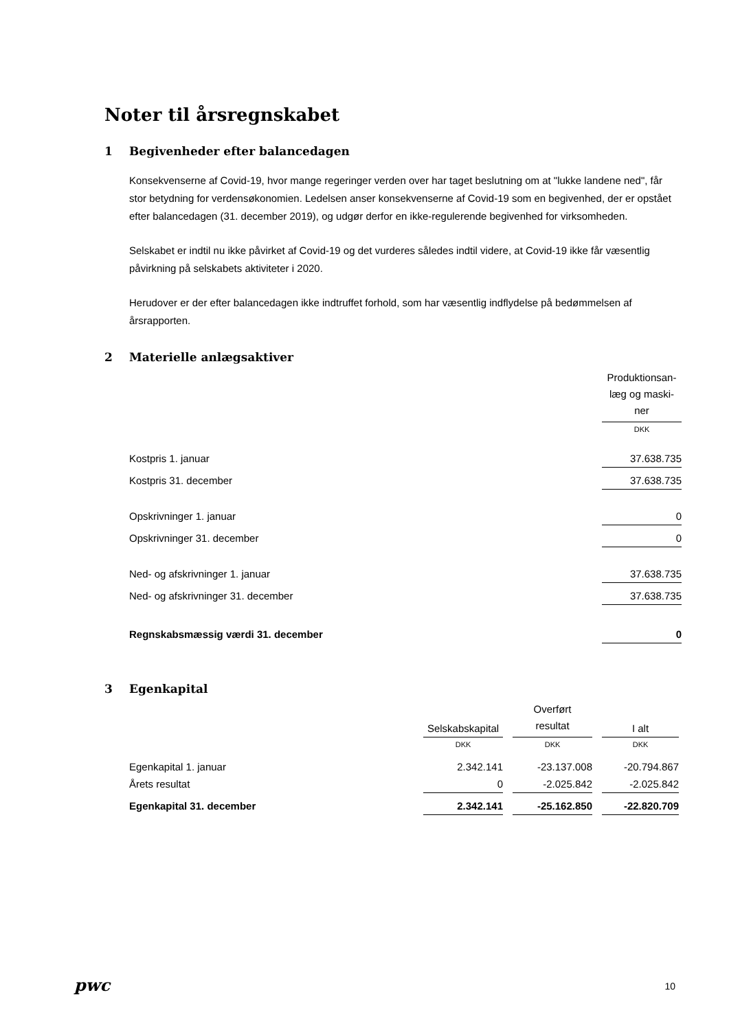Noter til årsregnskabet
1 Begivenheder efter balancedagen
Konsekvenserne af Covid-19, hvor mange regeringer verden over har taget beslutning om at "lukke landene ned", får stor betydning for verdensøkonomien. Ledelsen anser konsekvenserne af Covid-19 som en begivenhed, der er opstået efter balancedagen (31. december 2019), og udgør derfor en ikke-regulerende begivenhed for virksomheden.
Selskabet er indtil nu ikke påvirket af Covid-19 og det vurderes således indtil videre, at Covid-19 ikke får væsentlig påvirkning på selskabets aktiviteter i 2020.
Herudover er der efter balancedagen ikke indtruffet forhold, som har væsentlig indflydelse på bedømmelsen af årsrapporten.
2 Materielle anlægsaktiver
| | Produktionsan- læg og maski- ner |
| --- | --- |
| | DKK |
| Kostpris 1. januar | 37.638.735 |
| Kostpris 31. december | 37.638.735 |
| Opskrivninger 1. januar | 0 |
| Opskrivninger 31. december | 0 |
| Ned- og afskrivninger 1. januar | 37.638.735 |
| Ned- og afskrivninger 31. december | 37.638.735 |
| Regnskabsmæssig værdi 31. december | 0 |
3 Egenkapital
| | Selskabskapital | | Overført resultat | | I alt |
| --- | --- | --- | --- | --- | --- |
| | DKK | | DKK | | DKK |
| Egenkapital 1. januar | 2.342.141 | | -23.137.008 | | -20.794.867 |
| Årets resultat | 0 | | -2.025.842 | | -2.025.842 |
| Egenkapital 31. december | 2.342.141 | | -25.162.850 | | -22.820.709 |
pwc 10